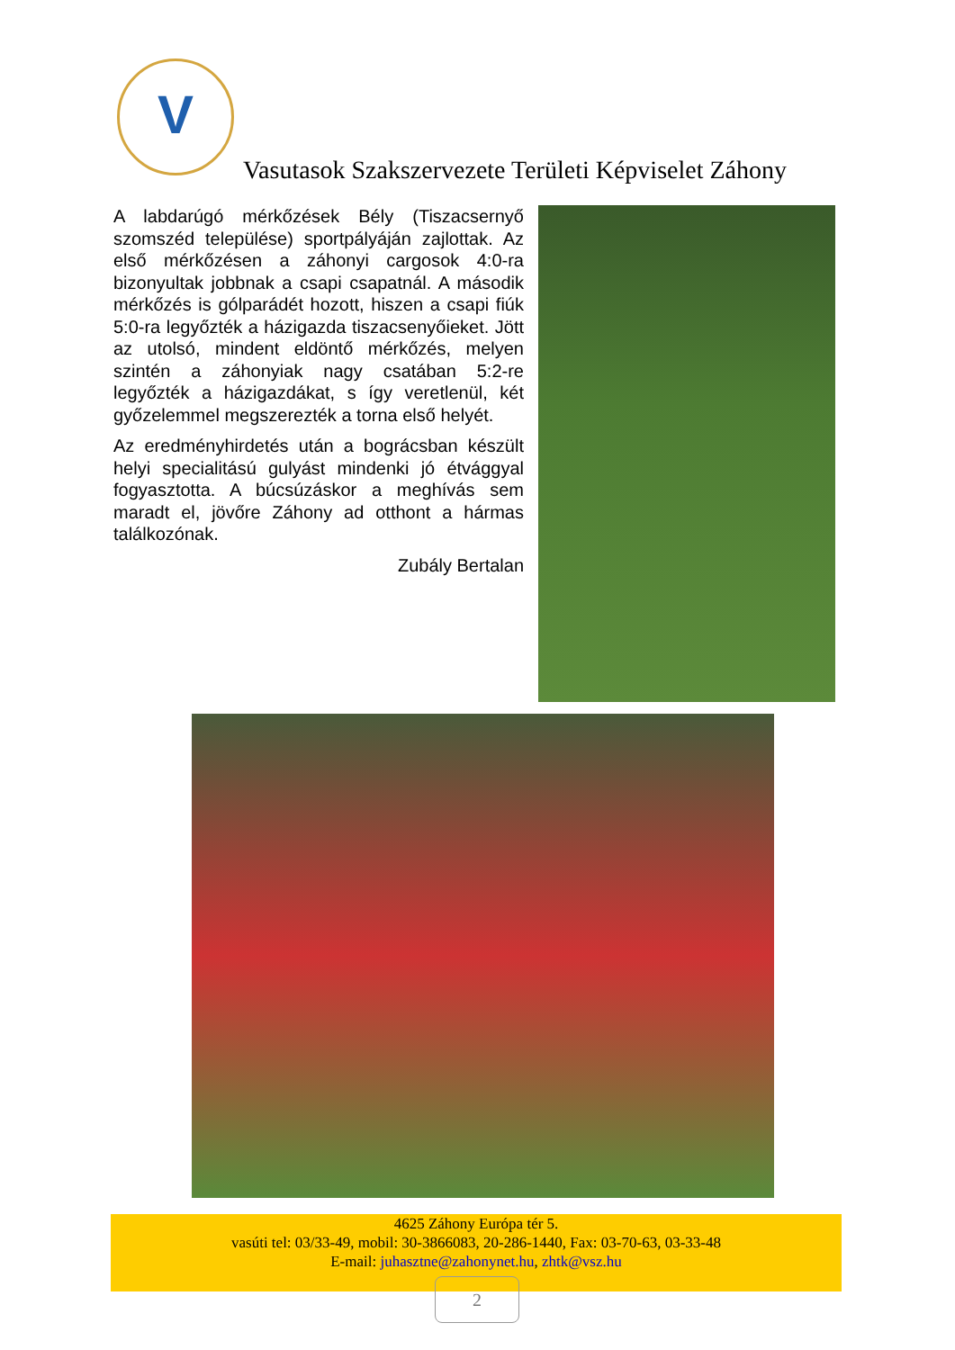V
Vasutasok Szakszervezete Területi Képviselet Záhony
A labdarúgó mérkőzések Bély (Tiszacsernyő szomszéd települése) sportpályáján zajlottak. Az első mérkőzésen a záhonyi cargosok 4:0-ra bizonyultak jobbnak a csapi csapatnál. A második mérkőzés is gólparádét hozott, hiszen a csapi fiúk 5:0-ra legyőzték a házigazda tiszacsenyőieket. Jött az utolsó, mindent eldöntő mérkőzés, melyen szintén a záhonyiak nagy csatában 5:2-re legyőzték a házigazdákat, s így veretlenül, két győzelemmel megszerezték a torna első helyét.
Az eredményhirdetés után a bográcsban készült helyi specialitású gulyást mindenki jó étvággyal fogyasztotta. A búcsúzáskor a meghívás sem maradt el, jövőre Záhony ad otthont a hármas találkozónak.
Zubály Bertalan
4625 Záhony Európa tér 5.
vasúti tel: 03/33-49, mobil: 30-3866083, 20-286-1440, Fax: 03-70-63, 03-33-48
E-mail: juhasztne@zahonynet.hu, zhtk@vsz.hu
2